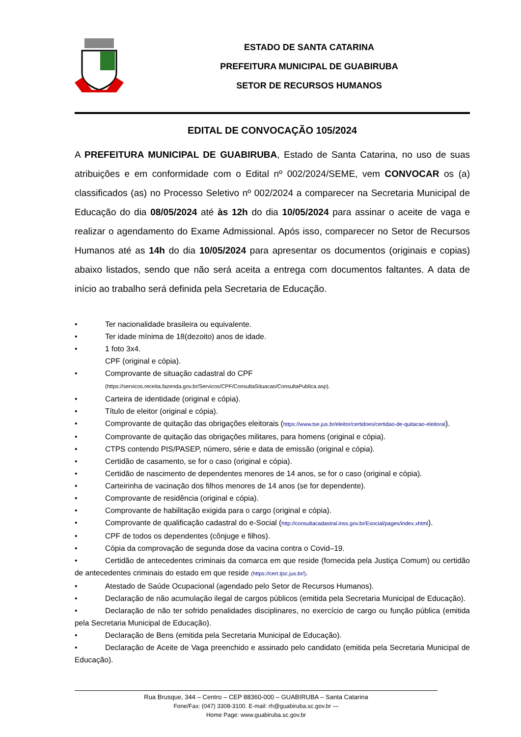ESTADO DE SANTA CATARINA
PREFEITURA MUNICIPAL DE GUABIRUBA
SETOR DE RECURSOS HUMANOS
EDITAL DE CONVOCAÇÃO 105/2024
A PREFEITURA MUNICIPAL DE GUABIRUBA, Estado de Santa Catarina, no uso de suas atribuições e em conformidade com o Edital nº 002/2024/SEME, vem CONVOCAR os (a) classificados (as) no Processo Seletivo nº 002/2024 a comparecer na Secretaria Municipal de Educação do dia 08/05/2024 até às 12h do dia 10/05/2024 para assinar o aceite de vaga e realizar o agendamento do Exame Admissional. Após isso, comparecer no Setor de Recursos Humanos até as 14h do dia 10/05/2024 para apresentar os documentos (originais e copias) abaixo listados, sendo que não será aceita a entrega com documentos faltantes. A data de início ao trabalho será definida pela Secretaria de Educação.
• Ter nacionalidade brasileira ou equivalente.
• Ter idade mínima de 18(dezoito) anos de idade.
• 1 foto 3x4.
CPF (original e cópia).
• Comprovante de situação cadastral do CPF
(https://servicos.receita.fazenda.gov.br/Servicos/CPF/ConsultaSituacao/ConsultaPublica.asp).
• Carteira de identidade (original e cópia).
• Título de eleitor (original e cópia).
• Comprovante de quitação das obrigações eleitorais (https://www.tse.jus.br/eleitor/certidoes/certidao-de-quitacao-eleitoral).
• Comprovante de quitação das obrigações militares, para homens (original e cópia).
• CTPS contendo PIS/PASEP, número, série e data de emissão (original e cópia).
• Certidão de casamento, se for o caso (original e cópia).
• Certidão de nascimento de dependentes menores de 14 anos, se for o caso (original e cópia).
• Carteirinha de vacinação dos filhos menores de 14 anos (se for dependente).
• Comprovante de residência (original e cópia).
• Comprovante de habilitação exigida para o cargo (original e cópia).
• Comprovante de qualificação cadastral do e-Social (http://consultacadastral.inss.gov.br/Esocial/pages/index.xhtml).
• CPF de todos os dependentes (cônjuge e filhos).
• Cópia da comprovação de segunda dose da vacina contra o Covid–19.
• Certidão de antecedentes criminais da comarca em que reside (fornecida pela Justiça Comum) ou certidão de antecedentes criminais do estado em que reside (https://cert.tjsc.jus.br/).
• Atestado de Saúde Ocupacional (agendado pelo Setor de Recursos Humanos).
• Declaração de não acumulação ilegal de cargos públicos (emitida pela Secretaria Municipal de Educação).
• Declaração de não ter sofrido penalidades disciplinares, no exercício de cargo ou função pública (emitida pela Secretaria Municipal de Educação).
• Declaração de Bens (emitida pela Secretaria Municipal de Educação).
• Declaração de Aceite de Vaga preenchido e assinado pelo candidato (emitida pela Secretaria Municipal de Educação).
Rua Brusque, 344 – Centro – CEP 88360-000 – GUABIRUBA – Santa Catarina
Fone/Fax: (047) 3308-3100. E-mail: rh@guabiruba.sc.gov.br —
Home Page: www.guabiruba.sc.gov.br